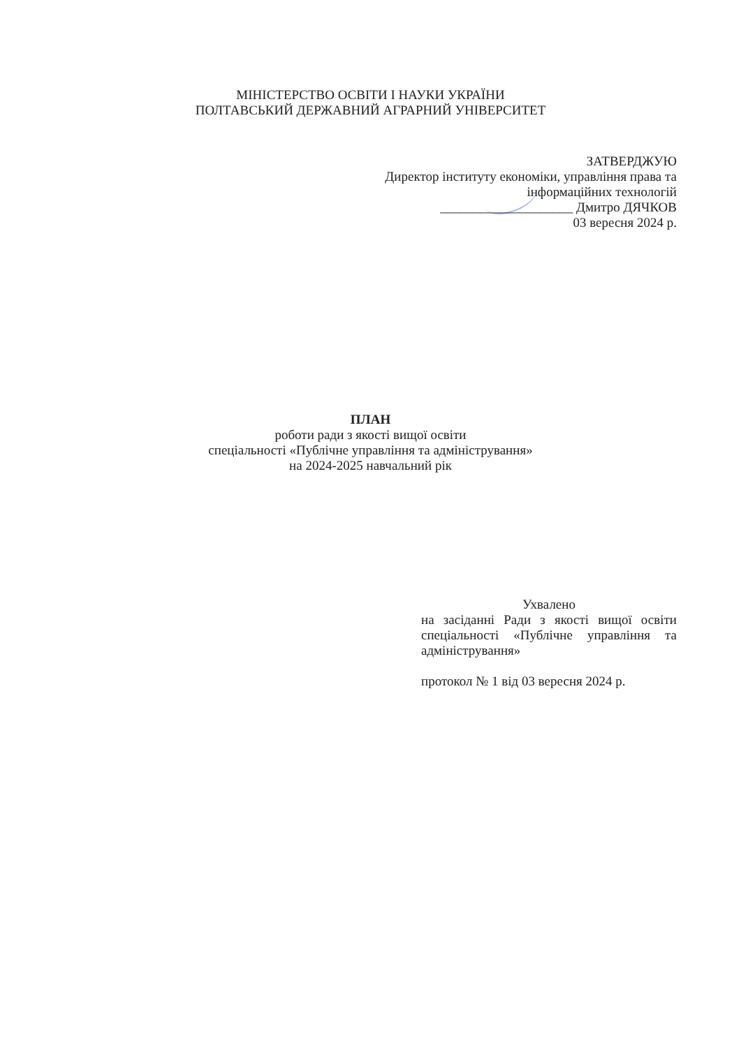МІНІСТЕРСТВО ОСВІТИ І НАУКИ УКРАЇНИ
ПОЛТАВСЬКИЙ ДЕРЖАВНИЙ АГРАРНИЙ УНІВЕРСИТЕТ
ЗАТВЕРДЖУЮ
Директор інституту економіки, управління права та
інформаційних технологій
____________________ Дмитро ДЯЧКОВ
03 вересня 2024 р.
ПЛАН
роботи ради з якості вищої освіти
спеціальності «Публічне управління та адміністрування»
на 2024-2025 навчальний рік
Ухвалено
на засіданні Ради з якості вищої освіти спеціальності «Публічне управління та адміністрування»
протокол № 1 від 03 вересня 2024 р.